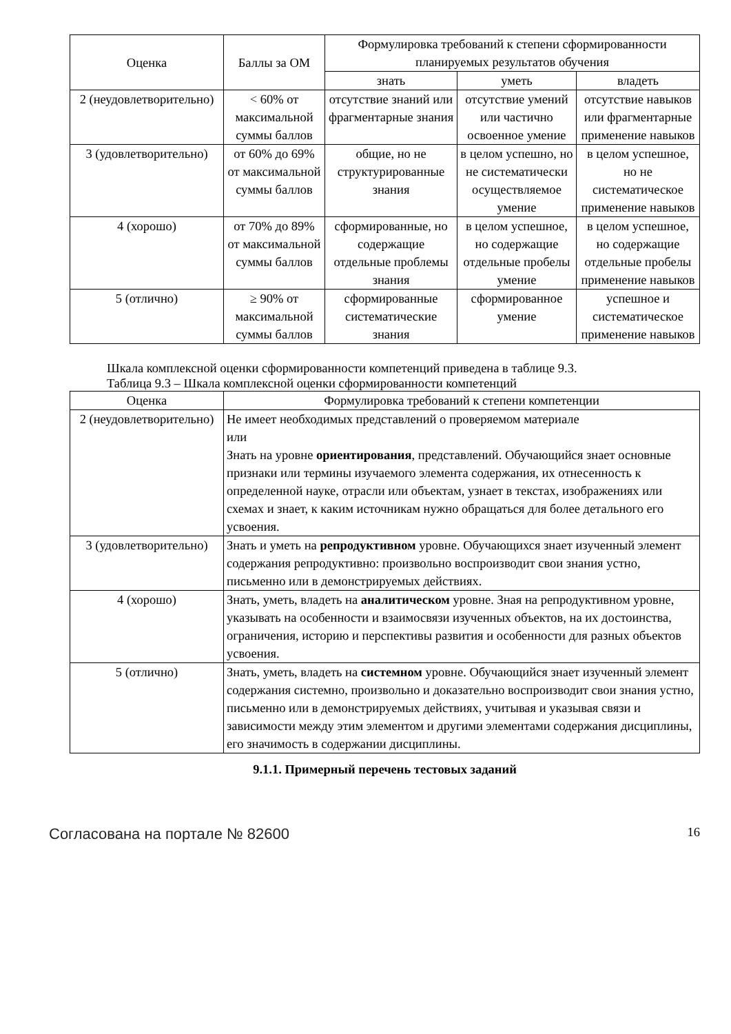| Оценка | Баллы за ОМ | Формулировка требований к степени сформированности планируемых результатов обучения | | |
| --- | --- | --- | --- | --- |
| | | знать | уметь | владеть |
| 2 (неудовлетворительно) | < 60% от максимальной суммы баллов | отсутствие знаний или фрагментарные знания | отсутствие умений или частично освоенное умение | отсутствие навыков или фрагментарные применение навыков |
| 3 (удовлетворительно) | от 60% до 69% от максимальной суммы баллов | общие, но не структурированные знания | в целом успешно, но не систематически осуществляемое умение | в целом успешное, но не систематическое применение навыков |
| 4 (хорошо) | от 70% до 89% от максимальной суммы баллов | сформированные, но содержащие отдельные проблемы знания | в целом успешное, но содержащие отдельные пробелы умение | в целом успешное, но содержащие отдельные пробелы применение навыков |
| 5 (отлично) | ≥ 90% от максимальной суммы баллов | сформированные систематические знания | сформированное умение | успешное и систематическое применение навыков |
Шкала комплексной оценки сформированности компетенций приведена в таблице 9.3.
Таблица 9.3 – Шкала комплексной оценки сформированности компетенций
| Оценка | Формулировка требований к степени компетенции |
| --- | --- |
| 2 (неудовлетворительно) | Не имеет необходимых представлений о проверяемом материале или Знать на уровне ориентирования , представлений. Обучающийся знает основные признаки или термины изучаемого элемента содержания, их отнесенность к определенной науке, отрасли или объектам, узнает в текстах, изображениях или схемах и знает, к каким источникам нужно обращаться для более детального его усвоения. |
| 3 (удовлетворительно) | Знать и уметь на репродуктивном уровне. Обучающихся знает изученный элемент содержания репродуктивно: произвольно воспроизводит свои знания устно, письменно или в демонстрируемых действиях. |
| 4 (хорошо) | Знать, уметь, владеть на аналитическом уровне. Зная на репродуктивном уровне, указывать на особенности и взаимосвязи изученных объектов, на их достоинства, ограничения, историю и перспективы развития и особенности для разных объектов усвоения. |
| 5 (отлично) | Знать, уметь, владеть на системном уровне. Обучающийся знает изученный элемент содержания системно, произвольно и доказательно воспроизводит свои знания устно, письменно или в демонстрируемых действиях, учитывая и указывая связи и зависимости между этим элементом и другими элементами содержания дисциплины, его значимость в содержании дисциплины. |
9.1.1. Примерный перечень тестовых заданий
Согласована на портале № 82600 16